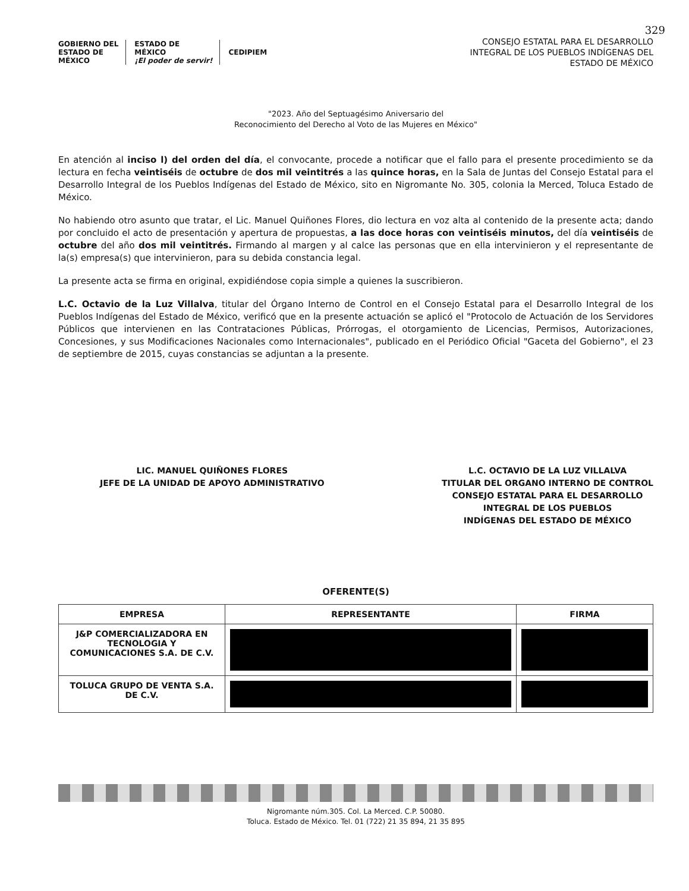329
GOBIERNO DEL
ESTADO DE
MÉXICO
ESTADO DE
MÉXICO
¡El poder de servir!
CEDIPIEM
CONSEJO ESTATAL PARA EL DESARROLLO
INTEGRAL DE LOS PUEBLOS INDÍGENAS DEL
ESTADO DE MÉXICO
"2023. Año del Septuagésimo Aniversario del
Reconocimiento del Derecho al Voto de las Mujeres en México"
En atención al inciso l) del orden del día, el convocante, procede a notificar que el fallo para el presente procedimiento se da lectura en fecha veintiséis de octubre de dos mil veintitrés a las quince horas, en la Sala de Juntas del Consejo Estatal para el Desarrollo Integral de los Pueblos Indígenas del Estado de México, sito en Nigromante No. 305, colonia la Merced, Toluca Estado de México.
No habiendo otro asunto que tratar, el Lic. Manuel Quiñones Flores, dio lectura en voz alta al contenido de la presente acta; dando por concluido el acto de presentación y apertura de propuestas, a las doce horas con veintiséis minutos, del día veintiséis de octubre del año dos mil veintitrés. Firmando al margen y al calce las personas que en ella intervinieron y el representante de la(s) empresa(s) que intervinieron, para su debida constancia legal.
La presente acta se firma en original, expidiéndose copia simple a quienes la suscribieron.
L.C. Octavio de la Luz Villalva, titular del Órgano Interno de Control en el Consejo Estatal para el Desarrollo Integral de los Pueblos Indígenas del Estado de México, verificó que en la presente actuación se aplicó el "Protocolo de Actuación de los Servidores Públicos que intervienen en las Contrataciones Públicas, Prórrogas, el otorgamiento de Licencias, Permisos, Autorizaciones, Concesiones, y sus Modificaciones Nacionales como Internacionales", publicado en el Periódico Oficial "Gaceta del Gobierno", el 23 de septiembre de 2015, cuyas constancias se adjuntan a la presente.
LIC. MANUEL QUIÑONES FLORES
JEFE DE LA UNIDAD DE APOYO ADMINISTRATIVO
L.C. OCTAVIO DE LA LUZ VILLALVA
TITULAR DEL ORGANO INTERNO DE CONTROL
CONSEJO ESTATAL PARA EL DESARROLLO
INTEGRAL DE LOS PUEBLOS
INDÍGENAS DEL ESTADO DE MÉXICO
OFERENTE(S)
| EMPRESA | REPRESENTANTE | FIRMA |
| --- | --- | --- |
| J&P COMERCIALIZADORA EN TECNOLOGIA Y COMUNICACIONES S.A. DE C.V. | | |
| TOLUCA GRUPO DE VENTA S.A. DE C.V. | | |
Nigromante núm.305. Col. La Merced. C.P. 50080.
Toluca. Estado de México. Tel. 01 (722) 21 35 894, 21 35 895